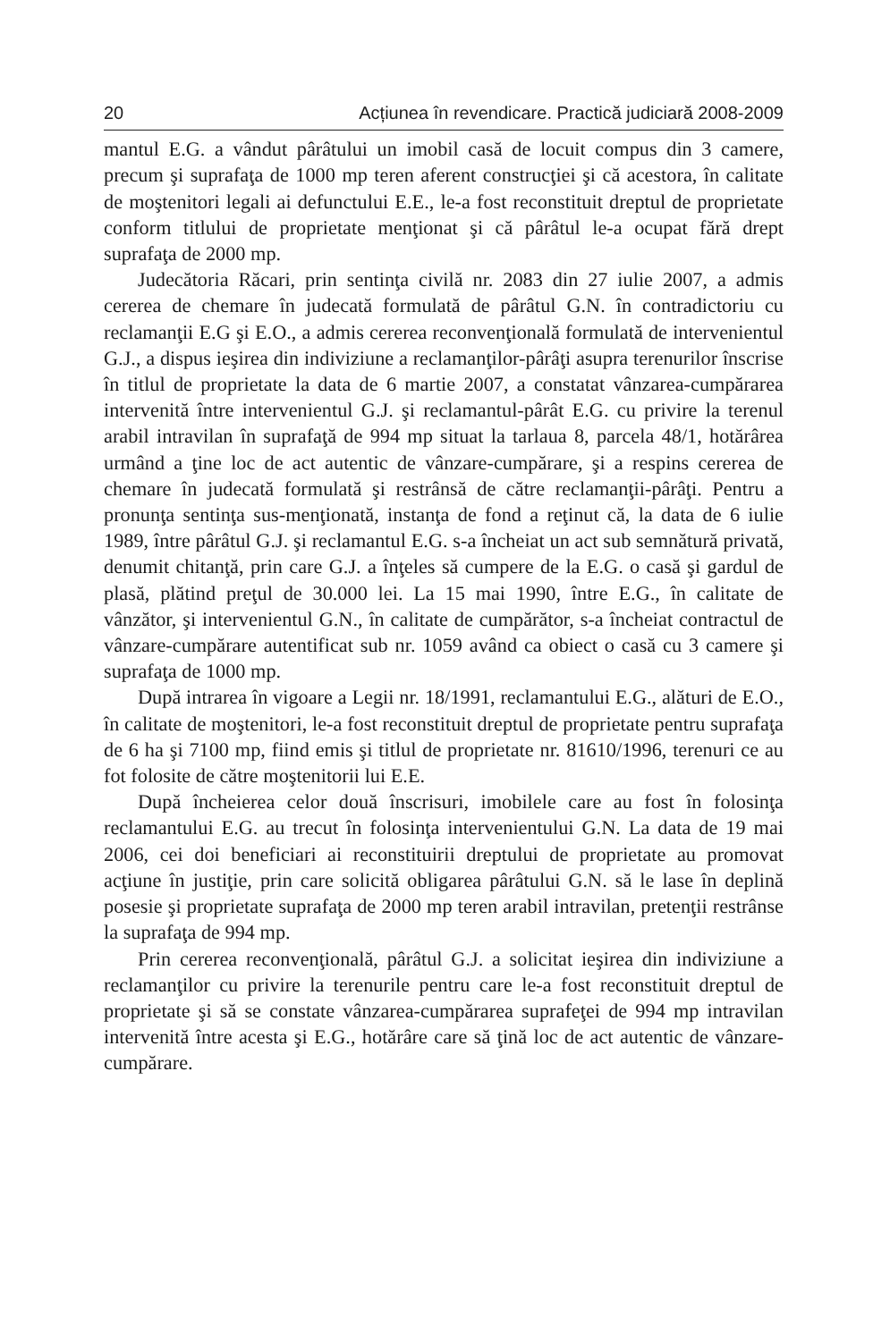20 Acțiunea în revendicare. Practică judiciară 2008-2009
mantul E.G. a vândut pârâtului un imobil casă de locuit compus din 3 camere, precum şi suprafaţa de 1000 mp teren aferent construcţiei şi că acestora, în calitate de moştenitori legali ai defunctului E.E., le-a fost reconstituit dreptul de proprietate conform titlului de proprietate menţionat şi că pârâtul le-a ocupat fără drept suprafaţa de 2000 mp.
Judecătoria Răcari, prin sentinţa civilă nr. 2083 din 27 iulie 2007, a admis cererea de chemare în judecată formulată de pârâtul G.N. în contradictoriu cu reclamanţii E.G şi E.O., a admis cererea reconvenţională formulată de intervenientul G.J., a dispus ieşirea din indiviziune a reclamanţilor-pârâţi asupra terenurilor înscrise în titlul de proprietate la data de 6 martie 2007, a constatat vânzarea-cumpărarea intervenită între intervenientul G.J. şi reclamantul-pârât E.G. cu privire la terenul arabil intravilan în suprafaţă de 994 mp situat la tarlaua 8, parcela 48/1, hotărârea urmând a ţine loc de act autentic de vânzare-cumpărare, şi a respins cererea de chemare în judecată formulată şi restrânsă de către reclamanţii-pârâţi. Pentru a pronunţa sentinţa sus-menţionată, instanţa de fond a reţinut că, la data de 6 iulie 1989, între pârâtul G.J. şi reclamantul E.G. s-a încheiat un act sub semnătură privată, denumit chitanţă, prin care G.J. a înţeles să cumpere de la E.G. o casă şi gardul de plasă, plătind preţul de 30.000 lei. La 15 mai 1990, între E.G., în calitate de vânzător, şi intervenientul G.N., în calitate de cumpărător, s-a încheiat contractul de vânzare-cumpărare autentificat sub nr. 1059 având ca obiect o casă cu 3 camere şi suprafaţa de 1000 mp.
După intrarea în vigoare a Legii nr. 18/1991, reclamantului E.G., alături de E.O., în calitate de moştenitori, le-a fost reconstituit dreptul de proprietate pentru suprafaţa de 6 ha şi 7100 mp, fiind emis şi titlul de proprietate nr. 81610/1996, terenuri ce au fot folosite de către moştenitorii lui E.E.
După încheierea celor două înscrisuri, imobilele care au fost în folosinţa reclamantului E.G. au trecut în folosinţa intervenientului G.N. La data de 19 mai 2006, cei doi beneficiari ai reconstituirii dreptului de proprietate au promovat acţiune în justiţie, prin care solicită obligarea pârâtului G.N. să le lase în deplină posesie şi proprietate suprafaţa de 2000 mp teren arabil intravilan, pretenţii restrânse la suprafaţa de 994 mp.
Prin cererea reconvenţională, pârâtul G.J. a solicitat ieşirea din indiviziune a reclamanţilor cu privire la terenurile pentru care le-a fost reconstituit dreptul de proprietate şi să se constate vânzarea-cumpărarea suprafeţei de 994 mp intravilan intervenită între acesta şi E.G., hotărâre care să ţină loc de act autentic de vânzare-cumpărare.